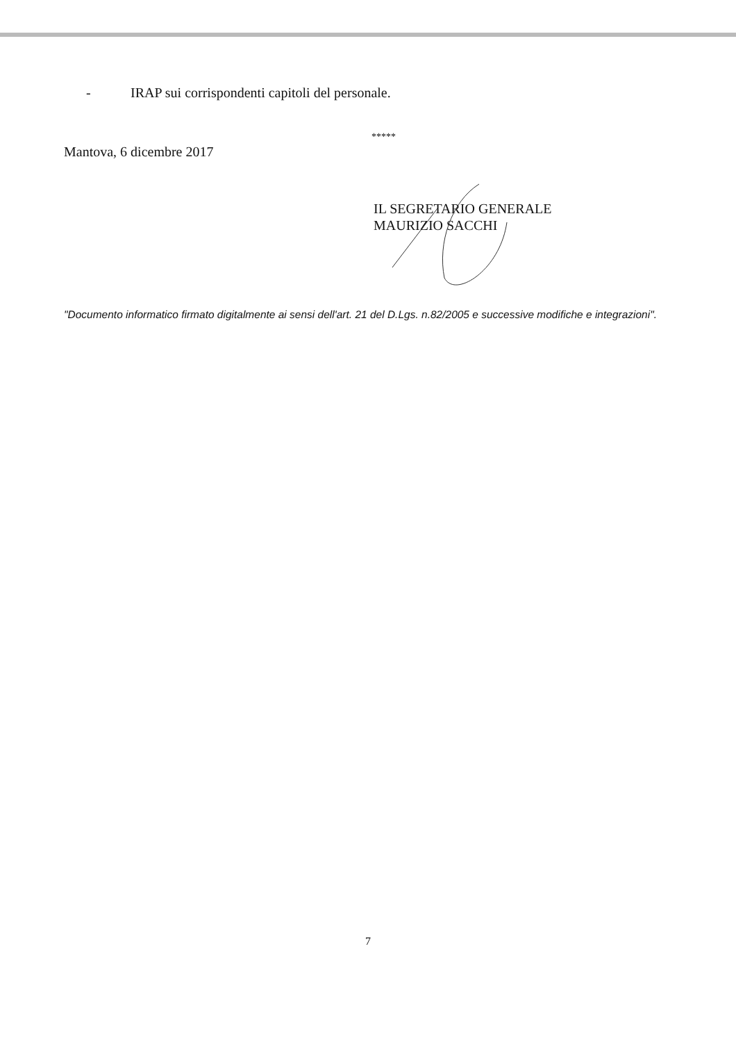- IRAP sui corrispondenti capitoli del personale.
*****
Mantova, 6 dicembre 2017
IL SEGRETARIO GENERALE
MAURIZIO SACCHI
"Documento informatico firmato digitalmente ai sensi dell'art. 21 del D.Lgs. n.82/2005 e successive modifiche e integrazioni".
7